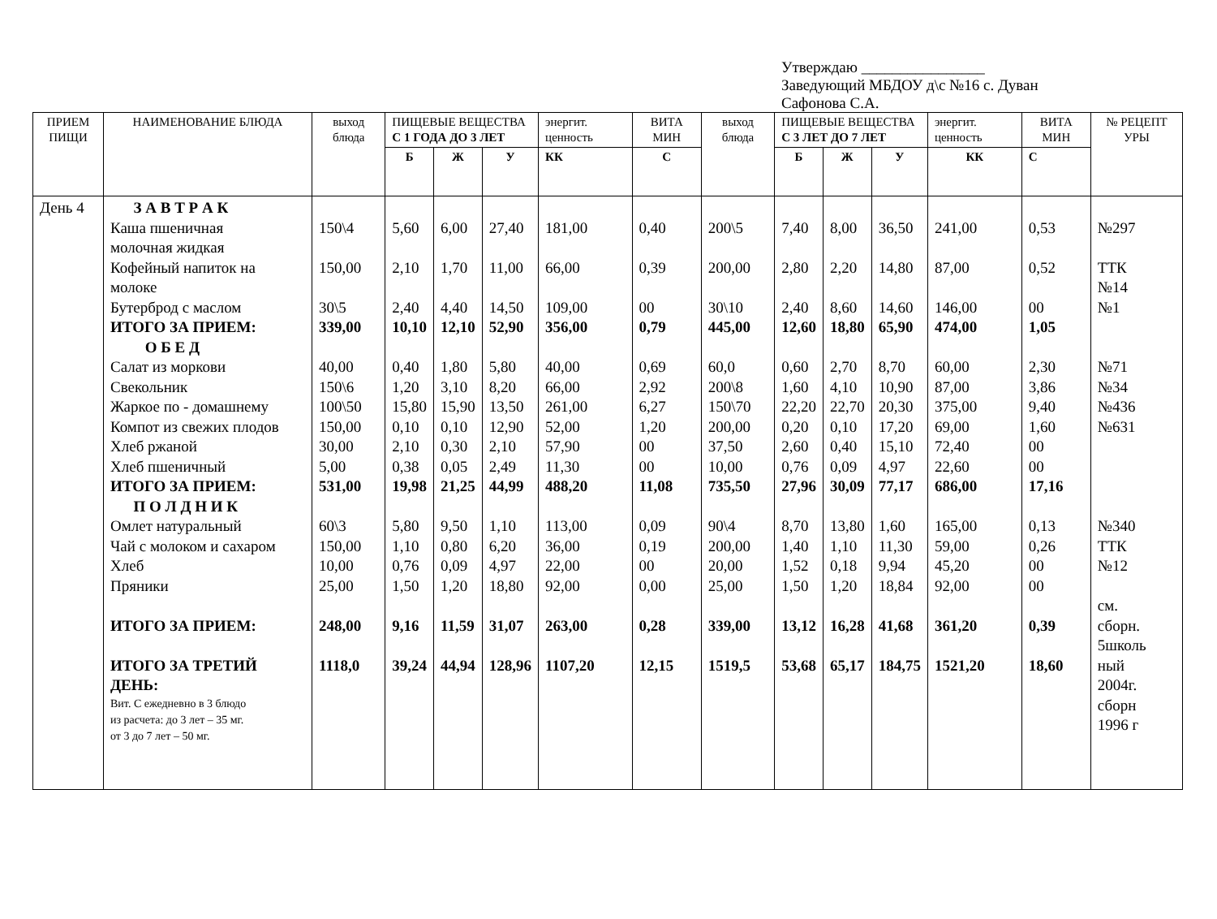Утверждаю ________________
Заведующий МБДОУ д\с №16 с. Дуван
Сафонова С.А.
| ПРИЕМ ПИЩИ | НАИМЕНОВАНИЕ БЛЮДА | выход блюда | ПИЩЕВЫЕ ВЕЩЕСТВА С 1 ГОДА ДО 3 ЛЕТ | | | энергит. ценность | ВИТА МИН | выход блюда | ПИЩЕВЫЕ ВЕЩЕСТВА С 3 ЛЕТ ДО 7 ЛЕТ | | | энергит. ценность | ВИТА МИН | № РЕЦЕПТ УРЫ |
| --- | --- | --- | --- | --- | --- | --- | --- | --- | --- | --- | --- | --- | --- | --- |
| | | | Б | Ж | У | КК | С | | Б | Ж | У | КК | С | |
| День 4 | З А В Т Р А К Каша пшеничная молочная жидкая Кофейный напиток на молоке Бутерброд с маслом ИТОГО ЗА ПРИЕМ: О Б Е Д Салат из моркови Свекольник Жаркое по - домашнему Компот из свежих плодов Хлеб ржаной Хлеб пшеничный ИТОГО ЗА ПРИЕМ: П О Л Д Н И К Омлет натуральный Чай с молоком и сахаром Хлеб Пряники ИТОГО ЗА ПРИЕМ: ИТОГО ЗА ТРЕТИЙ ДЕНЬ: Вит. С ежедневно в 3 блюдо из расчета: до 3 лет – 35 мг. от 3 до 7 лет – 50 мг. | 150\4 150,00 30\5 339,00 40,00 150\6 100\50 150,00 30,00 5,00 531,00 60\3 150,00 10,00 25,00 248,00 1118,0 | 5,60 2,10 2,40 10,10 0,40 1,20 15,80 0,10 2,10 0,38 19,98 5,80 1,10 0,76 1,50 9,16 39,24 | 6,00 1,70 4,40 12,10 1,80 3,10 15,90 0,10 0,30 0,05 21,25 9,50 0,80 0,09 1,20 11,59 44,94 | 27,40 11,00 14,50 52,90 5,80 8,20 13,50 12,90 2,10 2,49 44,99 1,10 6,20 4,97 18,80 31,07 128,96 | 181,00 66,00 109,00 356,00 40,00 66,00 261,00 52,00 57,90 11,30 488,20 113,00 36,00 22,00 92,00 263,00 1107,20 | 0,40 0,39 00 0,79 0,69 2,92 6,27 1,20 00 00 11,08 0,09 0,19 00 0,00 0,28 12,15 | 200\5 200,00 30\10 445,00 60,0 200\8 150\70 200,00 37,50 10,00 735,50 90\4 200,00 20,00 25,00 339,00 1519,5 | 7,40 2,80 2,40 12,60 0,60 1,60 22,20 0,20 2,60 0,76 27,96 8,70 1,40 1,52 1,50 13,12 53,68 | 8,00 2,20 8,60 18,80 2,70 4,10 22,70 0,10 0,40 0,09 30,09 13,80 1,10 0,18 1,20 16,28 65,17 | 36,50 14,80 14,60 65,90 8,70 10,90 20,30 17,20 15,10 4,97 77,17 1,60 11,30 9,94 18,84 41,68 184,75 | 241,00 87,00 146,00 474,00 60,00 87,00 375,00 69,00 72,40 22,60 686,00 165,00 59,00 45,20 92,00 361,20 1521,20 | 0,53 0,52 00 1,05 2,30 3,86 9,40 1,60 00 00 17,16 0,13 0,26 00 00 0,39 18,60 | №297 ТТК №14 №1 №71 №34 №436 №631 №340 ТТК №12 см. сборн. 5школь ный 2004г. сборн 1996 г |